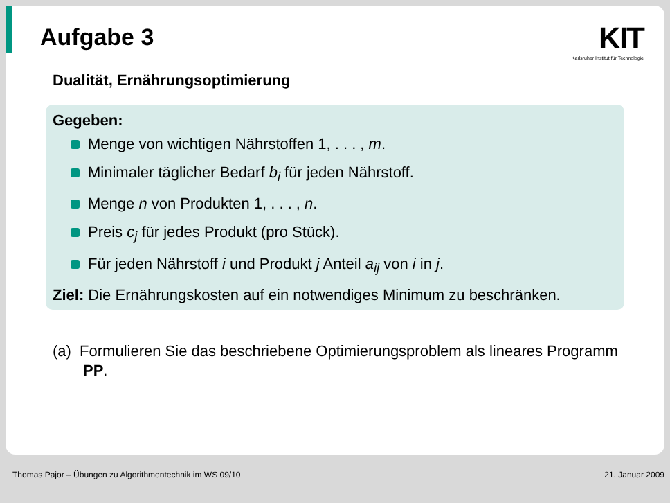Aufgabe 3
KIT
Karlsruher Institut für Technologie
Dualität, Ernährungsoptimierung
Gegeben:
Menge von wichtigen Nährstoffen 1, . . . , m.
Minimaler täglicher Bedarf b<sub>i</sub> für jeden Nährstoff.
Menge n von Produkten 1, . . . , n.
Preis c<sub>j</sub> für jedes Produkt (pro Stück).
Für jeden Nährstoff i und Produkt j Anteil a<sub>ij</sub> von i in j.
Ziel: Die Ernährungskosten auf ein notwendiges Minimum zu beschränken.
(a) Formulieren Sie das beschriebene Optimierungsproblem als lineares Programm PP.
Thomas Pajor – Übungen zu Algorithmentechnik im WS 09/10 21. Januar 2009